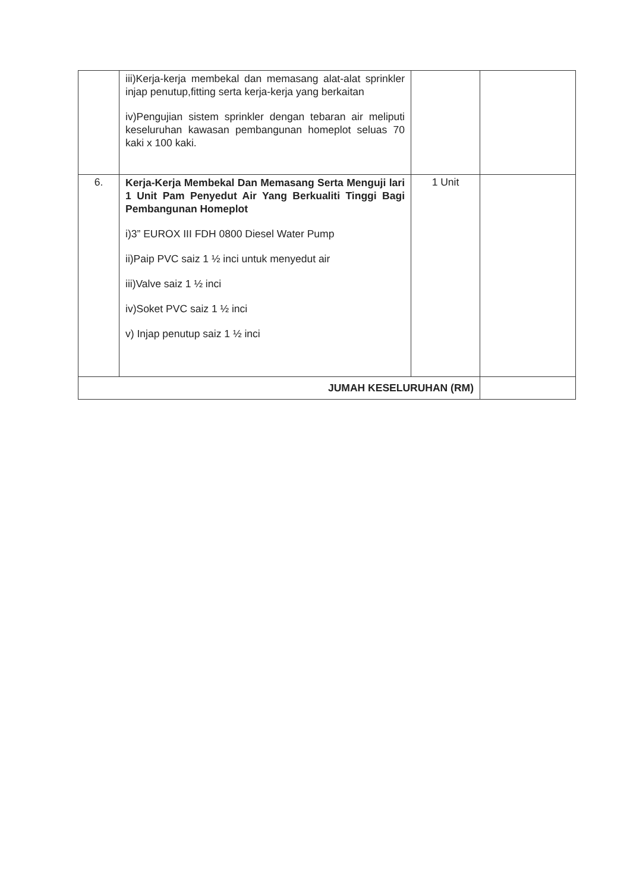| | iii)Kerja-kerja membekal dan memasang alat-alat sprinkler injap penutup,fitting serta kerja-kerja yang berkaitan iv)Pengujian sistem sprinkler dengan tebaran air meliputi keseluruhan kawasan pembangunan homeplot seluas 70 kaki x 100 kaki. | | |
| 6. | Kerja-Kerja Membekal Dan Memasang Serta Menguji lari 1 Unit Pam Penyedut Air Yang Berkualiti Tinggi Bagi Pembangunan Homeplot i)3” EUROX III FDH 0800 Diesel Water Pump ii)Paip PVC saiz 1 ½ inci untuk menyedut air iii)Valve saiz 1 ½ inci iv)Soket PVC saiz 1 ½ inci v) Injap penutup saiz 1 ½ inci | 1 Unit | |
| JUMAH KESELURUHAN (RM) | | | |